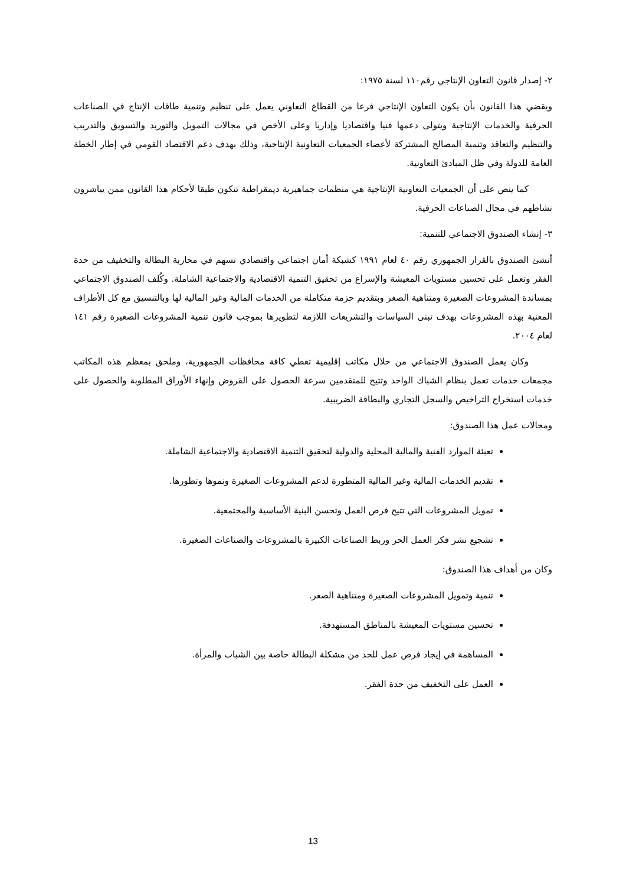٢- إصدار قانون التعاون الإنتاجي رقم١١٠ لسنة ١٩٧٥:
ويقضي هذا القانون بأن يكون التعاون الإنتاجي فرعا من القطاع التعاوني يعمل على تنظيم وتنمية طاقات الإنتاج في الصناعات الحرفية والخدمات الإنتاجية ويتولى دعمها فنيا واقتصاديا وإداريا وعلى الأخص في مجالات التمويل والتوريد والتسويق والتدريب والتنظيم والتعاقد وتنمية المصالح المشتركة لأعضاء الجمعيات التعاونية الإنتاجية، وذلك بهدف دعم الاقتصاد القومي في إطار الخطة العامة للدولة وفي ظل المبادئ التعاونية.
كما ينص على أن الجمعيات التعاونية الإنتاجية هي منظمات جماهيرية ديمقراطية تتكون طبقا لأحكام هذا القانون ممن يباشرون نشاطهم في مجال الصناعات الحرفية.
٣- إنشاء الصندوق الاجتماعي للتنمية:
أنشئ الصندوق بالقرار الجمهوري رقم ٤٠ لعام ١٩٩١ كشبكة أمان اجتماعي واقتصادي تسهم في محاربة البطالة والتخفيف من حدة الفقر وتعمل على تحسين مستويات المعيشة والإسراع من تحقيق التنمية الاقتصادية والاجتماعية الشاملة. وكُلف الصندوق الاجتماعي بمساندة المشروعات الصغيرة ومتناهية الصغر وبتقديم حزمة متكاملة من الخدمات المالية وغير المالية لها وبالتنسيق مع كل الأطراف المعنية بهذه المشروعات بهدف تبنى السياسات والتشريعات اللازمة لتطويرها بموجب قانون تنمية المشروعات الصغيرة رقم ١٤١ لعام ٢٠٠٤.
وكان يعمل الصندوق الاجتماعي من خلال مكاتب إقليمية تغطي كافة محافظات الجمهورية، وملحق بمعظم هذه المكاتب مجمعات خدمات تعمل بنظام الشباك الواحد وتتيح للمتقدمين سرعة الحصول على القروض وإنهاء الأوراق المطلوبة والحصول على خدمات استخراج التراخيص والسجل التجاري والبطاقة الضريبية.
ومجالات عمل هذا الصندوق:
تعبئة الموارد الفنية والمالية المحلية والدولية لتحقيق التنمية الاقتصادية والاجتماعية الشاملة.
تقديم الخدمات المالية وغير المالية المتطورة لدعم المشروعات الصغيرة ونموها وتطورها.
تمويل المشروعات التي تتيح فرص العمل وتحسن البنية الأساسية والمجتمعية.
تشجيع نشر فكر العمل الحر وربط الصناعات الكبيرة بالمشروعات والصناعات الصغيرة.
وكان من أهداف هذا الصندوق:
تنمية وتمويل المشروعات الصغيرة ومتناهية الصغر.
تحسين مستويات المعيشة بالمناطق المستهدفة.
المساهمة في إيجاد فرص عمل للحد من مشكلة البطالة خاصة بين الشباب والمرأة.
العمل على التخفيف من حدة الفقر.
13